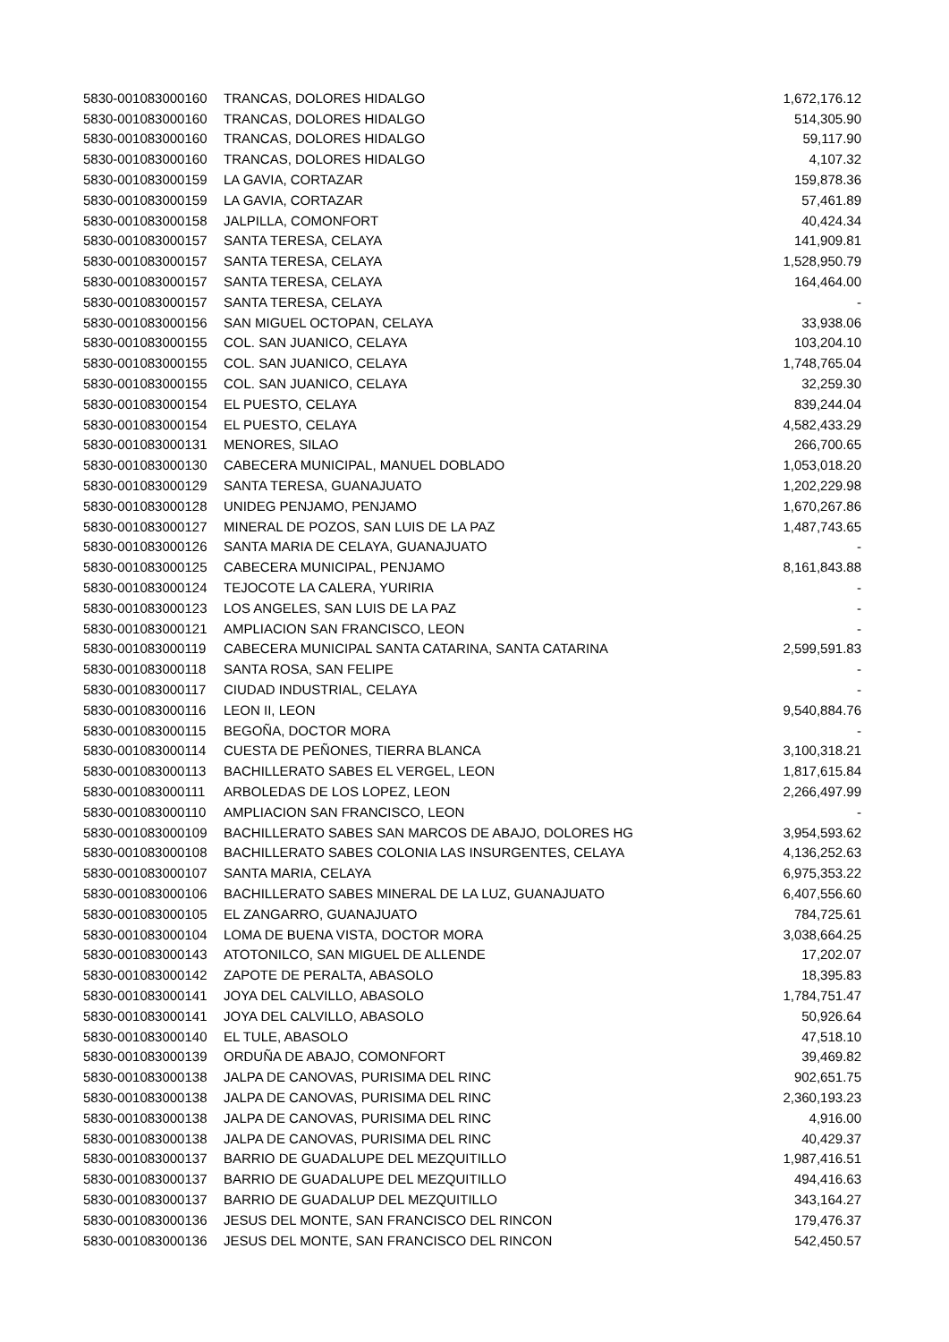| 5830-001083000160 | TRANCAS, DOLORES HIDALGO | 1,672,176.12 |
| 5830-001083000160 | TRANCAS, DOLORES HIDALGO | 514,305.90 |
| 5830-001083000160 | TRANCAS, DOLORES HIDALGO | 59,117.90 |
| 5830-001083000160 | TRANCAS, DOLORES HIDALGO | 4,107.32 |
| 5830-001083000159 | LA GAVIA, CORTAZAR | 159,878.36 |
| 5830-001083000159 | LA GAVIA, CORTAZAR | 57,461.89 |
| 5830-001083000158 | JALPILLA, COMONFORT | 40,424.34 |
| 5830-001083000157 | SANTA TERESA, CELAYA | 141,909.81 |
| 5830-001083000157 | SANTA TERESA, CELAYA | 1,528,950.79 |
| 5830-001083000157 | SANTA TERESA, CELAYA | 164,464.00 |
| 5830-001083000157 | SANTA TERESA, CELAYA | - |
| 5830-001083000156 | SAN MIGUEL OCTOPAN, CELAYA | 33,938.06 |
| 5830-001083000155 | COL. SAN JUANICO, CELAYA | 103,204.10 |
| 5830-001083000155 | COL. SAN JUANICO, CELAYA | 1,748,765.04 |
| 5830-001083000155 | COL. SAN JUANICO, CELAYA | 32,259.30 |
| 5830-001083000154 | EL PUESTO, CELAYA | 839,244.04 |
| 5830-001083000154 | EL PUESTO, CELAYA | 4,582,433.29 |
| 5830-001083000131 | MENORES, SILAO | 266,700.65 |
| 5830-001083000130 | CABECERA MUNICIPAL, MANUEL DOBLADO | 1,053,018.20 |
| 5830-001083000129 | SANTA TERESA, GUANAJUATO | 1,202,229.98 |
| 5830-001083000128 | UNIDEG PENJAMO, PENJAMO | 1,670,267.86 |
| 5830-001083000127 | MINERAL DE POZOS, SAN LUIS DE LA PAZ | 1,487,743.65 |
| 5830-001083000126 | SANTA MARIA DE CELAYA, GUANAJUATO | - |
| 5830-001083000125 | CABECERA MUNICIPAL, PENJAMO | 8,161,843.88 |
| 5830-001083000124 | TEJOCOTE LA CALERA, YURIRIA | - |
| 5830-001083000123 | LOS ANGELES, SAN LUIS DE LA PAZ | - |
| 5830-001083000121 | AMPLIACION SAN FRANCISCO, LEON | - |
| 5830-001083000119 | CABECERA MUNICIPAL SANTA CATARINA, SANTA CATARINA | 2,599,591.83 |
| 5830-001083000118 | SANTA ROSA, SAN FELIPE | - |
| 5830-001083000117 | CIUDAD INDUSTRIAL, CELAYA | - |
| 5830-001083000116 | LEON II, LEON | 9,540,884.76 |
| 5830-001083000115 | BEGOÑA, DOCTOR MORA | - |
| 5830-001083000114 | CUESTA DE PEÑONES, TIERRA BLANCA | 3,100,318.21 |
| 5830-001083000113 | BACHILLERATO SABES EL VERGEL, LEON | 1,817,615.84 |
| 5830-001083000111 | ARBOLEDAS DE LOS LOPEZ, LEON | 2,266,497.99 |
| 5830-001083000110 | AMPLIACION SAN FRANCISCO, LEON | - |
| 5830-001083000109 | BACHILLERATO SABES SAN MARCOS DE ABAJO, DOLORES HG | 3,954,593.62 |
| 5830-001083000108 | BACHILLERATO SABES COLONIA LAS INSURGENTES, CELAYA | 4,136,252.63 |
| 5830-001083000107 | SANTA MARIA, CELAYA | 6,975,353.22 |
| 5830-001083000106 | BACHILLERATO SABES MINERAL DE LA LUZ, GUANAJUATO | 6,407,556.60 |
| 5830-001083000105 | EL ZANGARRO, GUANAJUATO | 784,725.61 |
| 5830-001083000104 | LOMA DE BUENA VISTA, DOCTOR MORA | 3,038,664.25 |
| 5830-001083000143 | ATOTONILCO, SAN MIGUEL DE ALLENDE | 17,202.07 |
| 5830-001083000142 | ZAPOTE DE PERALTA, ABASOLO | 18,395.83 |
| 5830-001083000141 | JOYA DEL CALVILLO, ABASOLO | 1,784,751.47 |
| 5830-001083000141 | JOYA DEL CALVILLO, ABASOLO | 50,926.64 |
| 5830-001083000140 | EL TULE, ABASOLO | 47,518.10 |
| 5830-001083000139 | ORDUÑA DE ABAJO, COMONFORT | 39,469.82 |
| 5830-001083000138 | JALPA DE CANOVAS, PURISIMA DEL RINC | 902,651.75 |
| 5830-001083000138 | JALPA DE CANOVAS, PURISIMA DEL RINC | 2,360,193.23 |
| 5830-001083000138 | JALPA DE CANOVAS, PURISIMA DEL RINC | 4,916.00 |
| 5830-001083000138 | JALPA DE CANOVAS, PURISIMA DEL RINC | 40,429.37 |
| 5830-001083000137 | BARRIO DE GUADALUPE DEL MEZQUITILLO | 1,987,416.51 |
| 5830-001083000137 | BARRIO DE GUADALUPE DEL MEZQUITILLO | 494,416.63 |
| 5830-001083000137 | BARRIO DE GUADALUP DEL MEZQUITILLO | 343,164.27 |
| 5830-001083000136 | JESUS DEL MONTE, SAN FRANCISCO DEL RINCON | 179,476.37 |
| 5830-001083000136 | JESUS DEL MONTE, SAN FRANCISCO DEL RINCON | 542,450.57 |